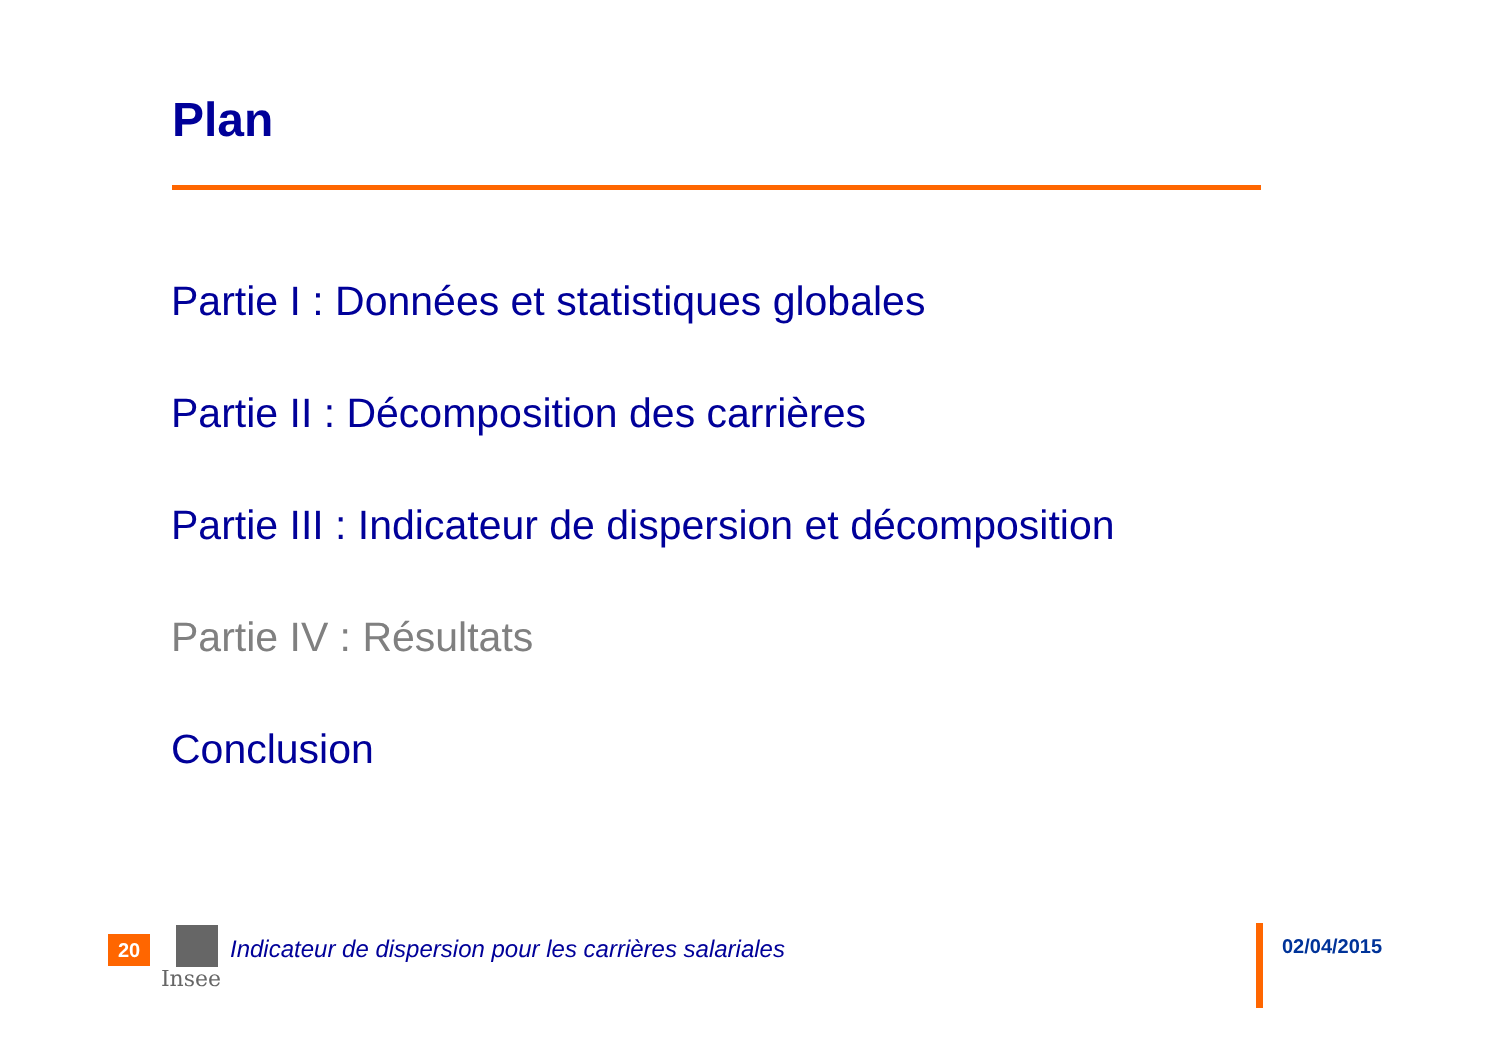Plan
Partie I : Données et statistiques globales
Partie II : Décomposition des carrières
Partie III : Indicateur de dispersion et décomposition
Partie IV : Résultats
Conclusion
20
Insee
Indicateur de dispersion pour les carrières salariales
02/04/2015